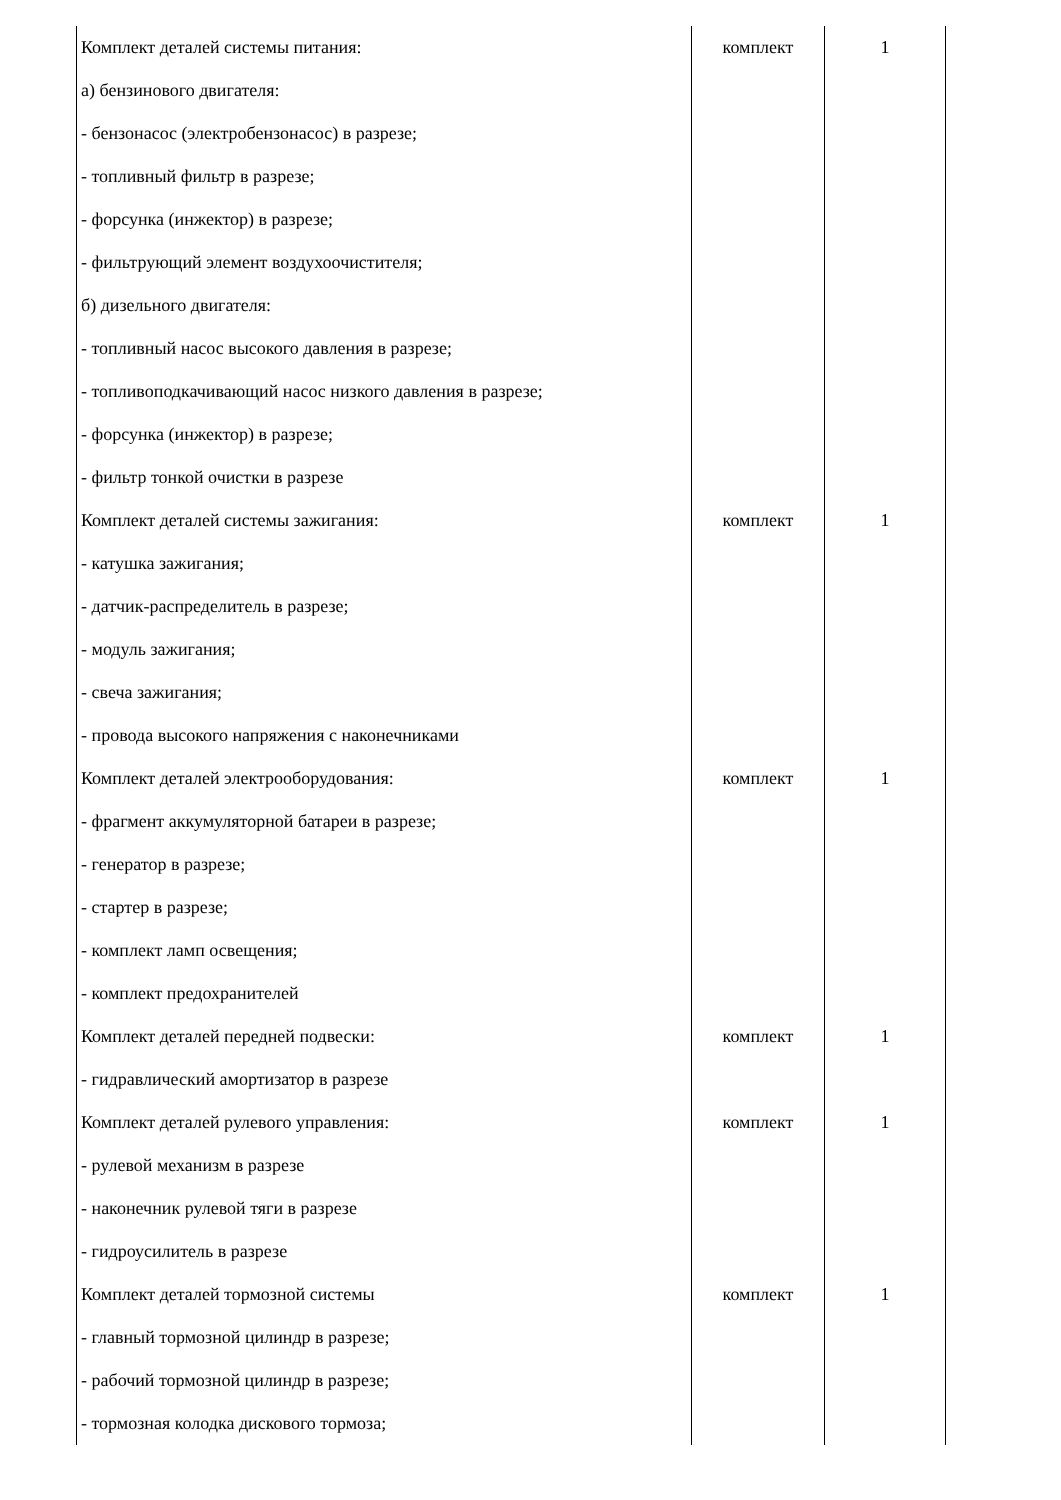| Комплект деталей системы питания: а) бензинового двигателя: - бензонасос (электробензонасос) в разрезе; - топливный фильтр в разрезе; - форсунка (инжектор) в разрезе; - фильтрующий элемент воздухоочистителя; б) дизельного двигателя: - топливный насос высокого давления в разрезе; - топливоподкачивающий насос низкого давления в разрезе; - форсунка (инжектор) в разрезе; - фильтр тонкой очистки в разрезе | комплект | 1 |
| Комплект деталей системы зажигания: - катушка зажигания; - датчик-распределитель в разрезе; - модуль зажигания; - свеча зажигания; - провода высокого напряжения с наконечниками | комплект | 1 |
| Комплект деталей электрооборудования: - фрагмент аккумуляторной батареи в разрезе; - генератор в разрезе; - стартер в разрезе; - комплект ламп освещения; - комплект предохранителей | комплект | 1 |
| Комплект деталей передней подвески: - гидравлический амортизатор в разрезе | комплект | 1 |
| Комплект деталей рулевого управления: - рулевой механизм в разрезе - наконечник рулевой тяги в разрезе - гидроусилитель в разрезе | комплект | 1 |
| Комплект деталей тормозной системы - главный тормозной цилиндр в разрезе; - рабочий тормозной цилиндр в разрезе; - тормозная колодка дискового тормоза; | комплект | 1 |